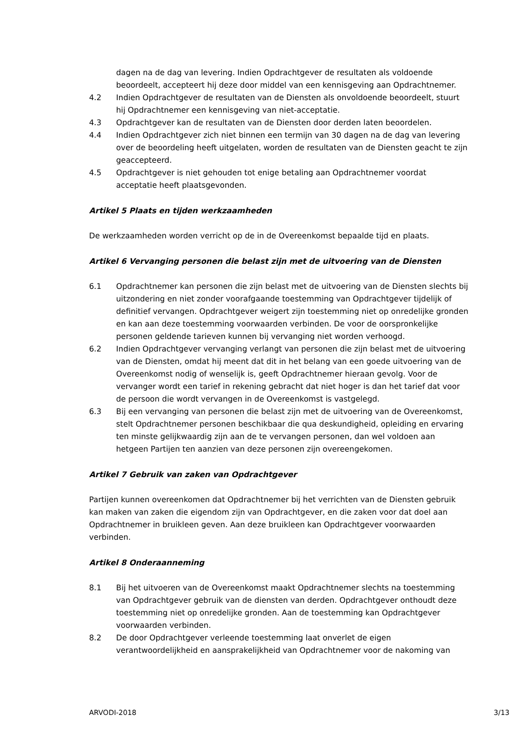dagen na de dag van levering. Indien Opdrachtgever de resultaten als voldoende beoordeelt, accepteert hij deze door middel van een kennisgeving aan Opdrachtnemer.
4.2 Indien Opdrachtgever de resultaten van de Diensten als onvoldoende beoordeelt, stuurt hij Opdrachtnemer een kennisgeving van niet-acceptatie.
4.3 Opdrachtgever kan de resultaten van de Diensten door derden laten beoordelen.
4.4 Indien Opdrachtgever zich niet binnen een termijn van 30 dagen na de dag van levering over de beoordeling heeft uitgelaten, worden de resultaten van de Diensten geacht te zijn geaccepteerd.
4.5 Opdrachtgever is niet gehouden tot enige betaling aan Opdrachtnemer voordat acceptatie heeft plaatsgevonden.
Artikel 5 Plaats en tijden werkzaamheden
De werkzaamheden worden verricht op de in de Overeenkomst bepaalde tijd en plaats.
Artikel 6 Vervanging personen die belast zijn met de uitvoering van de Diensten
6.1 Opdrachtnemer kan personen die zijn belast met de uitvoering van de Diensten slechts bij uitzondering en niet zonder voorafgaande toestemming van Opdrachtgever tijdelijk of definitief vervangen. Opdrachtgever weigert zijn toestemming niet op onredelijke gronden en kan aan deze toestemming voorwaarden verbinden. De voor de oorspronkelijke personen geldende tarieven kunnen bij vervanging niet worden verhoogd.
6.2 Indien Opdrachtgever vervanging verlangt van personen die zijn belast met de uitvoering van de Diensten, omdat hij meent dat dit in het belang van een goede uitvoering van de Overeenkomst nodig of wenselijk is, geeft Opdrachtnemer hieraan gevolg. Voor de vervanger wordt een tarief in rekening gebracht dat niet hoger is dan het tarief dat voor de persoon die wordt vervangen in de Overeenkomst is vastgelegd.
6.3 Bij een vervanging van personen die belast zijn met de uitvoering van de Overeenkomst, stelt Opdrachtnemer personen beschikbaar die qua deskundigheid, opleiding en ervaring ten minste gelijkwaardig zijn aan de te vervangen personen, dan wel voldoen aan hetgeen Partijen ten aanzien van deze personen zijn overeengekomen.
Artikel 7 Gebruik van zaken van Opdrachtgever
Partijen kunnen overeenkomen dat Opdrachtnemer bij het verrichten van de Diensten gebruik kan maken van zaken die eigendom zijn van Opdrachtgever, en die zaken voor dat doel aan Opdrachtnemer in bruikleen geven. Aan deze bruikleen kan Opdrachtgever voorwaarden verbinden.
Artikel 8 Onderaanneming
8.1 Bij het uitvoeren van de Overeenkomst maakt Opdrachtnemer slechts na toestemming van Opdrachtgever gebruik van de diensten van derden. Opdrachtgever onthoudt deze toestemming niet op onredelijke gronden. Aan de toestemming kan Opdrachtgever voorwaarden verbinden.
8.2 De door Opdrachtgever verleende toestemming laat onverlet de eigen verantwoordelijkheid en aansprakelijkheid van Opdrachtnemer voor de nakoming van
ARVODI-2018 3/13